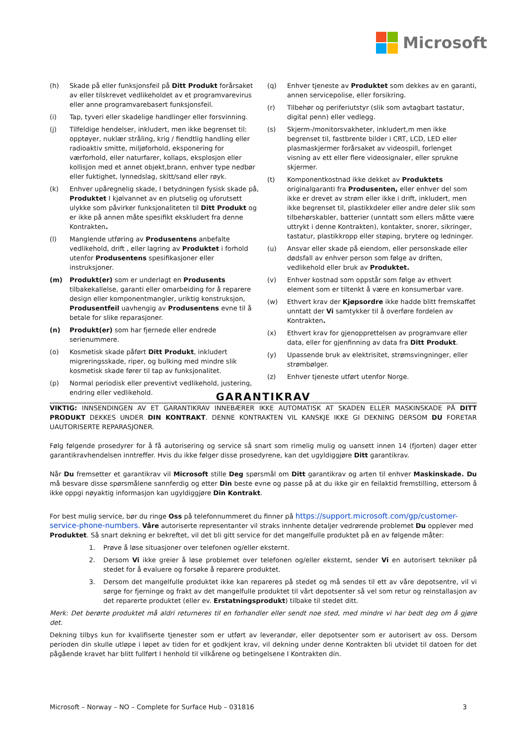Microsoft
(h) Skade på eller funksjonsfeil på Ditt Produkt forårsaket av eller tilskrevet vedlikeholdet av et programvarevirus eller anne programvarebasert funksjonsfeil.
(i) Tap, tyveri eller skadelige handlinger eller forsvinning.
(j) Tilfeldige hendelser, inkludert, men ikke begrenset til: opptøyer, nuklær stråling, krig / fiendtlig handling eller radioaktiv smitte, miljøforhold, eksponering for værforhold, eller naturfarer, kollaps, eksplosjon eller kollisjon med et annet objekt,brann, enhver type nedbør eller fuktighet, lynnedslag, skitt/sand eller røyk.
(k) Enhver upåregnelig skade, I betydningen fysisk skade på, Produktet I kjølvannet av en plutselig og uforutsett ulykke som påvirker funksjonaliteten til Ditt Produkt og er ikke på annen måte spesifikt ekskludert fra denne Kontrakten.
(l) Manglende utføring av Produsentens anbefalte vedlikehold, drift , eller lagring av Produktet i forhold utenfor Produsentens spesifikasjoner eller instruksjoner.
(m) Produkt(er) som er underlagt en Produsents tilbakekallelse, garanti eller omarbeiding for å reparere design eller komponentmangler, uriktig konstruksjon, Produsentfeil uavhengig av Produsentens evne til å betale for slike reparasjoner.
(n) Produkt(er) som har fjernede eller endrede serienummere.
(o) Kosmetisk skade påført Ditt Produkt, inkludert migreringsskade, riper, og bulking med mindre slik kosmetisk skade fører til tap av funksjonalitet.
(p) Normal periodisk eller preventivt vedlikehold, justering, endring eller vedlikehold.
(q) Enhver tjeneste av Produktet som dekkes av en garanti, annen servicepolise, eller forsikring.
(r) Tilbehør og periferiutstyr (slik som avtagbart tastatur, digital penn) eller vedlegg.
(s) Skjerm-/monitorsvakheter, inkludert,m men ikke begrenset til, fastbrente bilder i CRT, LCD, LED eller plasmaskjermer forårsaket av videospill, forlenget visning av ett eller flere videosignaler, eller sprukne skjermer.
(t) Komponentkostnad ikke dekket av Produktets originalgaranti fra Produsenten, eller enhver del som ikke er drevet av strøm eller ikke i drift, inkludert, men ikke begrenset til, plastikkdeler eller andre deler slik som tilbehørskabler, batterier (unntatt som ellers måtte være uttrykt i denne Kontrakten), kontakter, snorer, sikringer, tastatur, plastikkropp eller støping, brytere og ledninger.
(u) Ansvar eller skade på eiendom, eller personskade eller dødsfall av enhver person som følge av driften, vedlikehold eller bruk av Produktet.
(v) Enhver kostnad som oppstår som følge av ethvert element som er tiltenkt å være en konsumerbar vare.
(w) Ethvert krav der Kjøpsordre ikke hadde blitt fremskaffet unntatt der Vi samtykker til å overføre fordelen av Kontrakten.
(x) Ethvert krav for gjenopprettelsen av programvare eller data, eller for gjenfinning av data fra Ditt Produkt.
(y) Upassende bruk av elektrisitet, strømsvingninger, eller strømbølger.
(z) Enhver tjeneste utført utenfor Norge.
GARANTIKRAV
VIKTIG: INNSENDINGEN AV ET GARANTIKRAV INNEBÆRER IKKE AUTOMATISK AT SKADEN ELLER MASKINSKADE PÅ DITT PRODUKT DEKKES UNDER DIN KONTRAKT. DENNE KONTRAKTEN VIL KANSKJE IKKE GI DEKNING DERSOM DU FORETAR UAUTORISERTE REPARASJONER.
Følg følgende prosedyrer for å få autorisering og service så snart som rimelig mulig og uansett innen 14 (fjorten) dager etter garantikravhendelsen inntreffer. Hvis du ikke følger disse prosedyrene, kan det ugyldiggjøre Ditt garantikrav.
Når Du fremsetter et garantikrav vil Microsoft stille Deg spørsmål om Ditt garantikrav og arten til enhver Maskinskade. Du må besvare disse spørsmålene sannferdig og etter Din beste evne og passe på at du ikke gir en feilaktid fremstilling, ettersom å ikke oppgi nøyaktig informasjon kan ugyldiggjøre Din Kontrakt.
For best mulig service, bør du ringe Oss på telefonnummeret du finner på https://support.microsoft.com/gp/customer-service-phone-numbers. Våre autoriserte representanter vil straks innhente detaljer vedrørende problemet Du opplever med Produktet. Så snart dekning er bekreftet, vil det bli gitt service for det mangelfulle produktet på en av følgende måter:
1. Prøve å løse situasjoner over telefonen og/eller eksternt.
2. Dersom Vi ikke greier å løse problemet over telefonen og/eller eksternt, sender Vi en autorisert tekniker på stedet for å evaluere og forsøke å reparere produktet.
3. Dersom det mangelfulle produktet ikke kan repareres på stedet og må sendes til ett av våre depotsentre, vil vi sørge for fjerninge og frakt av det mangelfulle produktet til vårt depotsenter så vel som retur og reinstallasjon av det reparerte produktet (eller ev. Erstatningsprodukt) tilbake til stedet ditt.
Merk: Det berørte produktet må aldri returneres til en forhandler eller sendt noe sted, med mindre vi har bedt deg om å gjøre det.
Dekning tilbys kun for kvalifiserte tjenester som er utført av leverandør, eller depotsenter som er autorisert av oss. Dersom perioden din skulle utløpe i løpet av tiden for et godkjent krav, vil dekning under denne Kontrakten bli utvidet til datoen for det pågående kravet har blitt fullført I henhold til vilkårene og betingelsene I Kontrakten din.
Microsoft – Norway – NO – Complete for Surface Hub – 031816 3